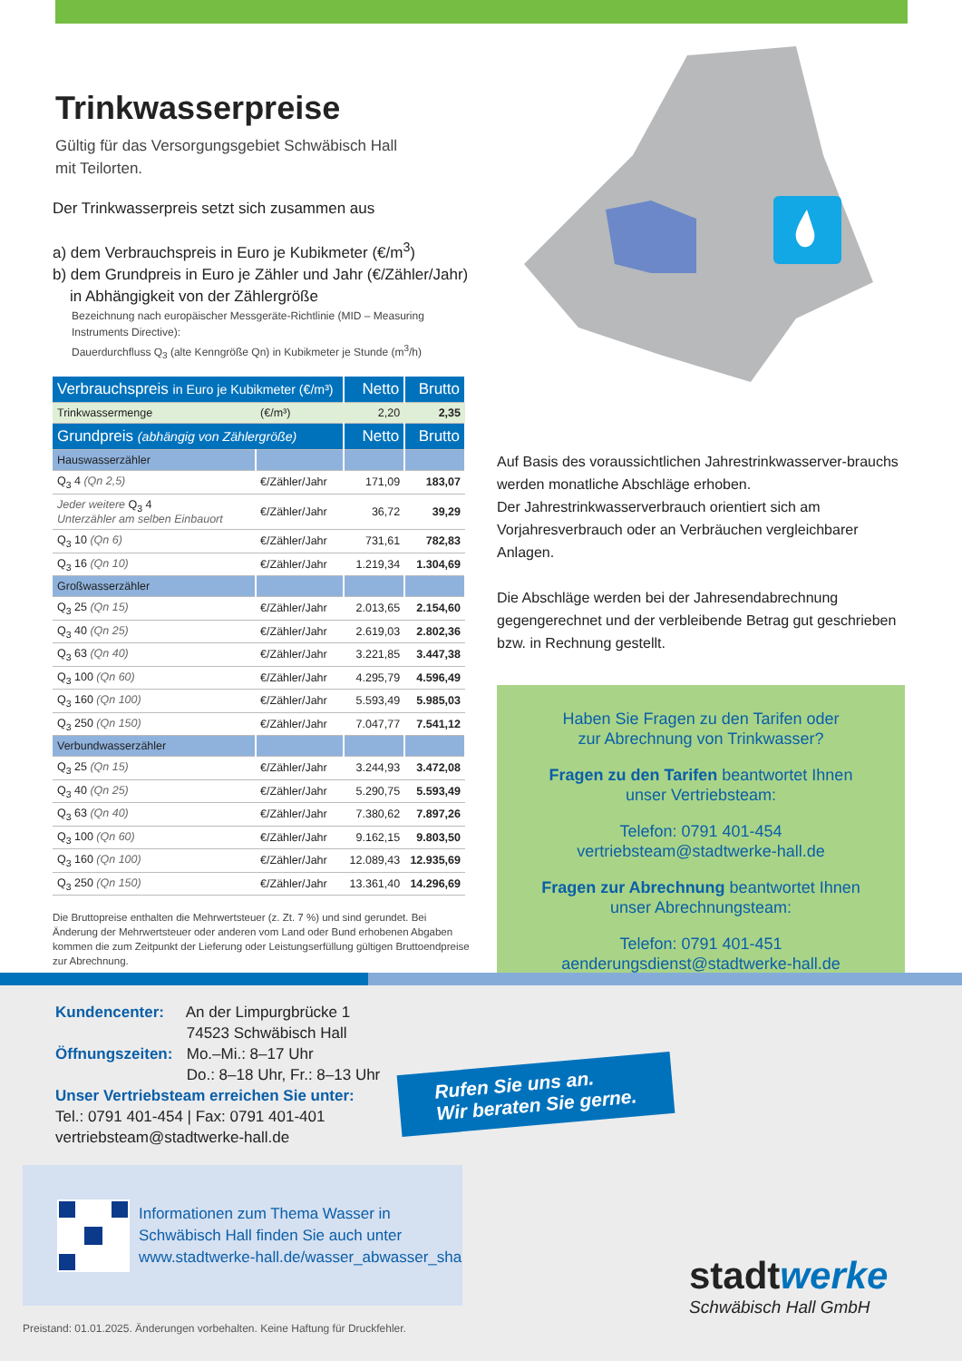Trinkwasserpreise
Gültig für das Versorgungsgebiet Schwäbisch Hall
mit Teilorten.
Der Trinkwasserpreis setzt sich zusammen aus
a) dem Verbrauchspreis in Euro je Kubikmeter (€/m<sup>3</sup>)
b) dem Grundpreis in Euro je Zähler und Jahr (€/Zähler/Jahr)
in Abhängigkeit von der Zählergröße
Bezeichnung nach europäischer Messgeräte-Richtlinie (MID – Measuring Instruments Directive):
Dauerdurchfluss Q<sub>3</sub> (alte Kenngröße Qn) in Kubikmeter je Stunde (m<sup>3</sup>/h)
| Verbrauchspreis in Euro je Kubikmeter (€/m³) | | Netto | Brutto |
| --- | --- | --- | --- |
| Trinkwassermenge | (€/m³) | 2,20 | 2,35 |
| Grundpreis (abhängig von Zählergröße) | | Netto | Brutto |
| Hauswasserzähler | | | |
| Q<sub>3</sub> 4 (Qn 2,5) | €/Zähler/Jahr | 171,09 | 183,07 |
| Jeder weitere Q<sub>3</sub> 4 Unterzähler am selben Einbauort | €/Zähler/Jahr | 36,72 | 39,29 |
| Q<sub>3</sub> 10 (Qn 6) | €/Zähler/Jahr | 731,61 | 782,83 |
| Q<sub>3</sub> 16 (Qn 10) | €/Zähler/Jahr | 1.219,34 | 1.304,69 |
| Großwasserzähler | | | |
| Q<sub>3</sub> 25 (Qn 15) | €/Zähler/Jahr | 2.013,65 | 2.154,60 |
| Q<sub>3</sub> 40 (Qn 25) | €/Zähler/Jahr | 2.619,03 | 2.802,36 |
| Q<sub>3</sub> 63 (Qn 40) | €/Zähler/Jahr | 3.221,85 | 3.447,38 |
| Q<sub>3</sub> 100 (Qn 60) | €/Zähler/Jahr | 4.295,79 | 4.596,49 |
| Q<sub>3</sub> 160 (Qn 100) | €/Zähler/Jahr | 5.593,49 | 5.985,03 |
| Q<sub>3</sub> 250 (Qn 150) | €/Zähler/Jahr | 7.047,77 | 7.541,12 |
| Verbundwasserzähler | | | |
| Q<sub>3</sub> 25 (Qn 15) | €/Zähler/Jahr | 3.244,93 | 3.472,08 |
| Q<sub>3</sub> 40 (Qn 25) | €/Zähler/Jahr | 5.290,75 | 5.593,49 |
| Q<sub>3</sub> 63 (Qn 40) | €/Zähler/Jahr | 7.380,62 | 7.897,26 |
| Q<sub>3</sub> 100 (Qn 60) | €/Zähler/Jahr | 9.162,15 | 9.803,50 |
| Q<sub>3</sub> 160 (Qn 100) | €/Zähler/Jahr | 12.089,43 | 12.935,69 |
| Q<sub>3</sub> 250 (Qn 150) | €/Zähler/Jahr | 13.361,40 | 14.296,69 |
Die Bruttopreise enthalten die Mehrwertsteuer (z. Zt. 7 %) und sind gerundet. Bei Änderung der Mehrwertsteuer oder anderen vom Land oder Bund erhobenen Abgaben kommen die zum Zeitpunkt der Lieferung oder Leistungserfüllung gültigen Bruttoendpreise zur Abrechnung.
Auf Basis des voraussichtlichen Jahrestrinkwasserver-brauchs werden monatliche Abschläge erhoben.
Der Jahrestrinkwasserverbrauch orientiert sich am Vorjahresverbrauch oder an Verbräuchen vergleichbarer Anlagen.
Die Abschläge werden bei der Jahresendabrechnung gegengerechnet und der verbleibende Betrag gut geschrieben bzw. in Rechnung gestellt.
Haben Sie Fragen zu den Tarifen oder
zur Abrechnung von Trinkwasser?
Fragen zu den Tarifen beantwortet Ihnen
unser Vertriebsteam:
Telefon: 0791 401-454
vertriebsteam@stadtwerke-hall.de
Fragen zur Abrechnung beantwortet Ihnen
unser Abrechnungsteam:
Telefon: 0791 401-451
aenderungsdienst@stadtwerke-hall.de
Kundencenter: An der Limpurgbrücke 1
74523 Schwäbisch Hall
Öffnungszeiten: Mo.–Mi.: 8–17 Uhr
Do.: 8–18 Uhr, Fr.: 8–13 Uhr
Unser Vertriebsteam erreichen Sie unter:
Tel.: 0791 401-454 | Fax: 0791 401-401
vertriebsteam@stadtwerke-hall.de
Rufen Sie uns an.
Wir beraten Sie gerne.
Informationen zum Thema Wasser in
Schwäbisch Hall finden Sie auch unter
www.stadtwerke-hall.de/wasser_abwasser_sha
stadtwerke
Schwäbisch Hall GmbH
Preistand: 01.01.2025. Änderungen vorbehalten. Keine Haftung für Druckfehler.